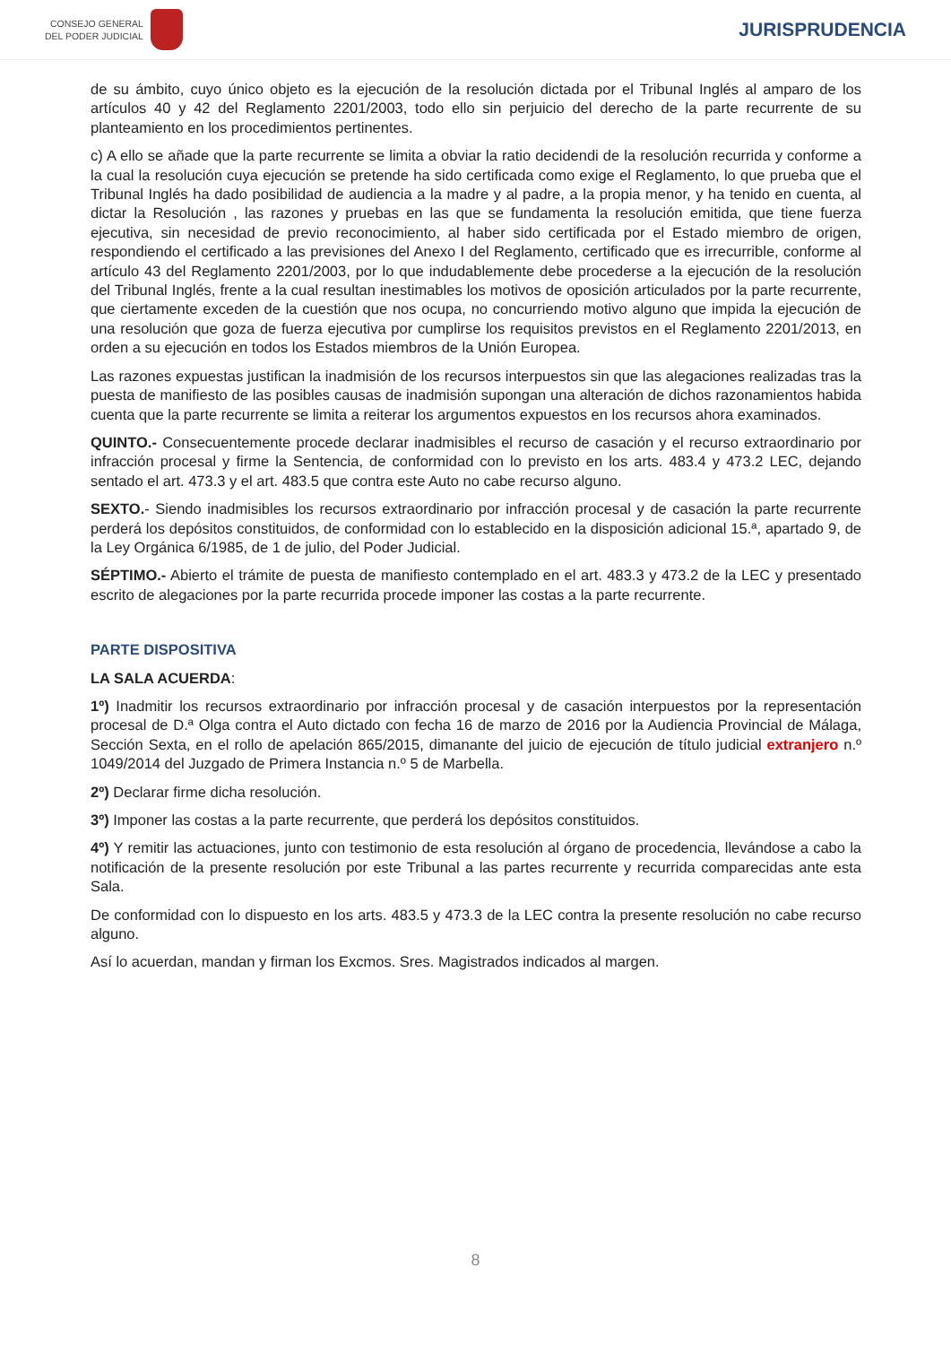CONSEJO GENERAL
DEL PODER JUDICIAL
JURISPRUDENCIA
de su ámbito, cuyo único objeto es la ejecución de la resolución dictada por el Tribunal Inglés al amparo de los artículos 40 y 42 del Reglamento 2201/2003, todo ello sin perjuicio del derecho de la parte recurrente de su planteamiento en los procedimientos pertinentes.
c) A ello se añade que la parte recurrente se limita a obviar la ratio decidendi de la resolución recurrida y conforme a la cual la resolución cuya ejecución se pretende ha sido certificada como exige el Reglamento, lo que prueba que el Tribunal Inglés ha dado posibilidad de audiencia a la madre y al padre, a la propia menor, y ha tenido en cuenta, al dictar la Resolución , las razones y pruebas en las que se fundamenta la resolución emitida, que tiene fuerza ejecutiva, sin necesidad de previo reconocimiento, al haber sido certificada por el Estado miembro de origen, respondiendo el certificado a las previsiones del Anexo I del Reglamento, certificado que es irrecurrible, conforme al artículo 43 del Reglamento 2201/2003, por lo que indudablemente debe procederse a la ejecución de la resolución del Tribunal Inglés, frente a la cual resultan inestimables los motivos de oposición articulados por la parte recurrente, que ciertamente exceden de la cuestión que nos ocupa, no concurriendo motivo alguno que impida la ejecución de una resolución que goza de fuerza ejecutiva por cumplirse los requisitos previstos en el Reglamento 2201/2013, en orden a su ejecución en todos los Estados miembros de la Unión Europea.
Las razones expuestas justifican la inadmisión de los recursos interpuestos sin que las alegaciones realizadas tras la puesta de manifiesto de las posibles causas de inadmisión supongan una alteración de dichos razonamientos habida cuenta que la parte recurrente se limita a reiterar los argumentos expuestos en los recursos ahora examinados.
QUINTO.- Consecuentemente procede declarar inadmisibles el recurso de casación y el recurso extraordinario por infracción procesal y firme la Sentencia, de conformidad con lo previsto en los arts. 483.4 y 473.2 LEC, dejando sentado el art. 473.3 y el art. 483.5 que contra este Auto no cabe recurso alguno.
SEXTO.- Siendo inadmisibles los recursos extraordinario por infracción procesal y de casación la parte recurrente perderá los depósitos constituidos, de conformidad con lo establecido en la disposición adicional 15.ª, apartado 9, de la Ley Orgánica 6/1985, de 1 de julio, del Poder Judicial.
SÉPTIMO.- Abierto el trámite de puesta de manifiesto contemplado en el art. 483.3 y 473.2 de la LEC y presentado escrito de alegaciones por la parte recurrida procede imponer las costas a la parte recurrente.
PARTE DISPOSITIVA
LA SALA ACUERDA:
1º) Inadmitir los recursos extraordinario por infracción procesal y de casación interpuestos por la representación procesal de D.ª Olga contra el Auto dictado con fecha 16 de marzo de 2016 por la Audiencia Provincial de Málaga, Sección Sexta, en el rollo de apelación 865/2015, dimanante del juicio de ejecución de título judicial extranjero n.º 1049/2014 del Juzgado de Primera Instancia n.º 5 de Marbella.
2º) Declarar firme dicha resolución.
3º) Imponer las costas a la parte recurrente, que perderá los depósitos constituidos.
4º) Y remitir las actuaciones, junto con testimonio de esta resolución al órgano de procedencia, llevándose a cabo la notificación de la presente resolución por este Tribunal a las partes recurrente y recurrida comparecidas ante esta Sala.
De conformidad con lo dispuesto en los arts. 483.5 y 473.3 de la LEC contra la presente resolución no cabe recurso alguno.
Así lo acuerdan, mandan y firman los Excmos. Sres. Magistrados indicados al margen.
8